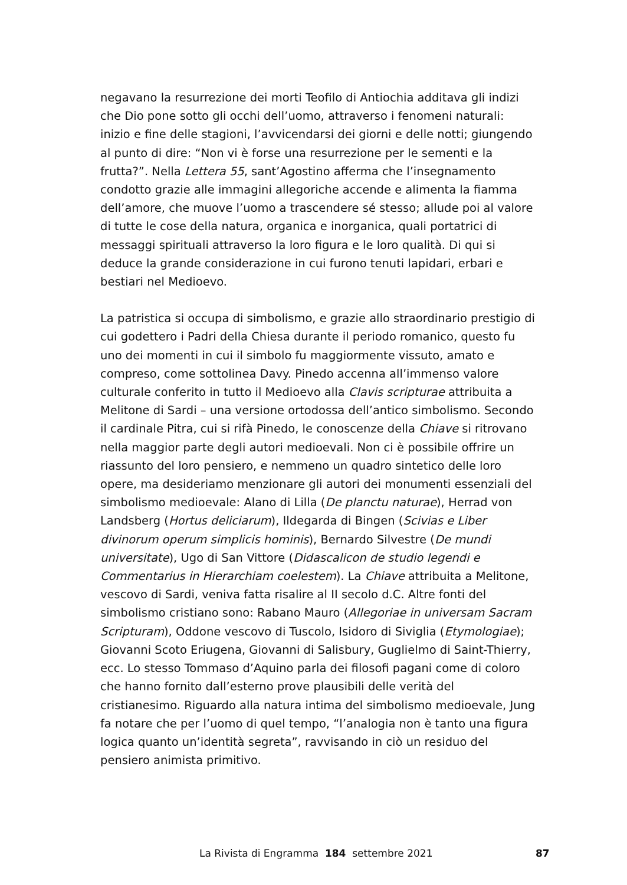negavano la resurrezione dei morti Teofilo di Antiochia additava gli indizi che Dio pone sotto gli occhi dell’uomo, attraverso i fenomeni naturali: inizio e fine delle stagioni, l’avvicendarsi dei giorni e delle notti; giungendo al punto di dire: “Non vi è forse una resurrezione per le sementi e la frutta?”. Nella Lettera 55, sant’Agostino afferma che l’insegnamento condotto grazie alle immagini allegoriche accende e alimenta la fiamma dell’amore, che muove l’uomo a trascendere sé stesso; allude poi al valore di tutte le cose della natura, organica e inorganica, quali portatrici di messaggi spirituali attraverso la loro figura e le loro qualità. Di qui si deduce la grande considerazione in cui furono tenuti lapidari, erbari e bestiari nel Medioevo.
La patristica si occupa di simbolismo, e grazie allo straordinario prestigio di cui godettero i Padri della Chiesa durante il periodo romanico, questo fu uno dei momenti in cui il simbolo fu maggiormente vissuto, amato e compreso, come sottolinea Davy. Pinedo accenna all’immenso valore culturale conferito in tutto il Medioevo alla Clavis scripturae attribuita a Melitone di Sardi – una versione ortodossa dell’antico simbolismo. Secondo il cardinale Pitra, cui si rifà Pinedo, le conoscenze della Chiave si ritrovano nella maggior parte degli autori medioevali. Non ci è possibile offrire un riassunto del loro pensiero, e nemmeno un quadro sintetico delle loro opere, ma desideriamo menzionare gli autori dei monumenti essenziali del simbolismo medioevale: Alano di Lilla (De planctu naturae), Herrad von Landsberg (Hortus deliciarum), Ildegarda di Bingen (Scivias e Liber divinorum operum simplicis hominis), Bernardo Silvestre (De mundi universitate), Ugo di San Vittore (Didascalicon de studio legendi e Commentarius in Hierarchiam coelestem). La Chiave attribuita a Melitone, vescovo di Sardi, veniva fatta risalire al II secolo d.C. Altre fonti del simbolismo cristiano sono: Rabano Mauro (Allegoriae in universam Sacram Scripturam), Oddone vescovo di Tuscolo, Isidoro di Siviglia (Etymologiae); Giovanni Scoto Eriugena, Giovanni di Salisbury, Guglielmo di Saint-Thierry, ecc. Lo stesso Tommaso d’Aquino parla dei filosofi pagani come di coloro che hanno fornito dall’esterno prove plausibili delle verità del cristianesimo. Riguardo alla natura intima del simbolismo medioevale, Jung fa notare che per l’uomo di quel tempo, “l’analogia non è tanto una figura logica quanto un’identità segreta”, ravvisando in ciò un residuo del pensiero animista primitivo.
La Rivista di Engramma 184 settembre 2021 87